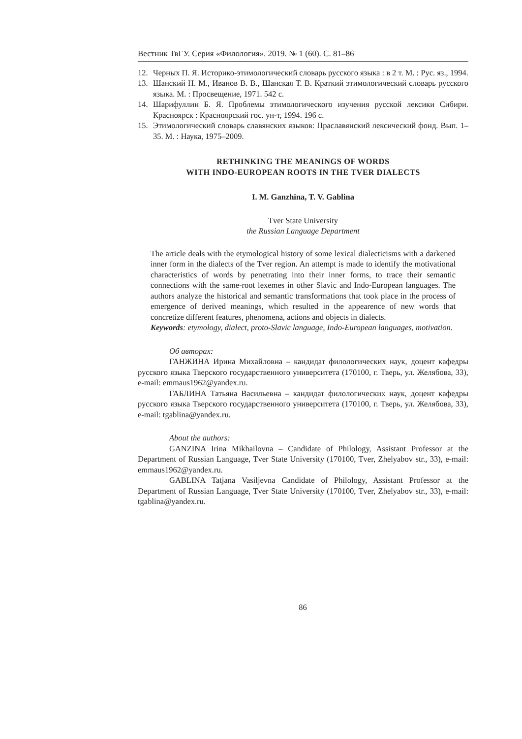Вестник ТвГУ. Серия «Филология». 2019. № 1 (60). С. 81–86
12. Черных П. Я. Историко-этимологический словарь русского языка : в 2 т. М. : Рус. яз., 1994.
13. Шанский Н. М., Иванов В. В., Шанская Т. В. Краткий этимологический словарь русского языка. М. : Просвещение, 1971. 542 с.
14. Шарифуллин Б. Я. Проблемы этимологического изучения русской лексики Сибири. Красноярск : Красноярский гос. ун-т, 1994. 196 с.
15. Этимологический словарь славянских языков: Праславянский лексический фонд. Вып. 1–35. М. : Наука, 1975–2009.
RETHINKING THE MEANINGS OF WORDS
WITH INDO-EUROPEAN ROOTS IN THE TVER DIALECTS
I. M. Ganzhina, T. V. Gablina
Tver State University
the Russian Language Department
The article deals with the etymological history of some lexical dialecticisms with a darkened inner form in the dialects of the Tver region. An attempt is made to identify the motivational characteristics of words by penetrating into their inner forms, to trace their semantic connections with the same-root lexemes in other Slavic and Indo-European languages. The authors analyze the historical and semantic transformations that took place in the process of emergence of derived meanings, which resulted in the appearence of new words that concretize different features, phenomena, actions and objects in dialects.
Keywords: etymology, dialect, proto-Slavic language, Indo-European languages, motivation.
Об авторах:
ГАНЖИНА Ирина Михайловна – кандидат филологических наук, доцент кафедры русского языка Тверского государственного университета (170100, г. Тверь, ул. Желябова, 33), e-mail: emmaus1962@yandex.ru.
ГАБЛИНА Татьяна Васильевна – кандидат филологических наук, доцент кафедры русского языка Тверского государственного университета (170100, г. Тверь, ул. Желябова, 33), e-mail: tgablina@yandex.ru.
About the authors:
GANZINA Irina Mikhailovna – Candidate of Philology, Assistant Professor at the Department of Russian Language, Tver State University (170100, Tver, Zhelyabov str., 33), e-mail: emmaus1962@yandex.ru.
GABLINA Tatjana Vasiljevna Candidate of Philology, Assistant Professor at the Department of Russian Language, Tver State University (170100, Tver, Zhelyabov str., 33), e-mail: tgablina@yandex.ru.
86